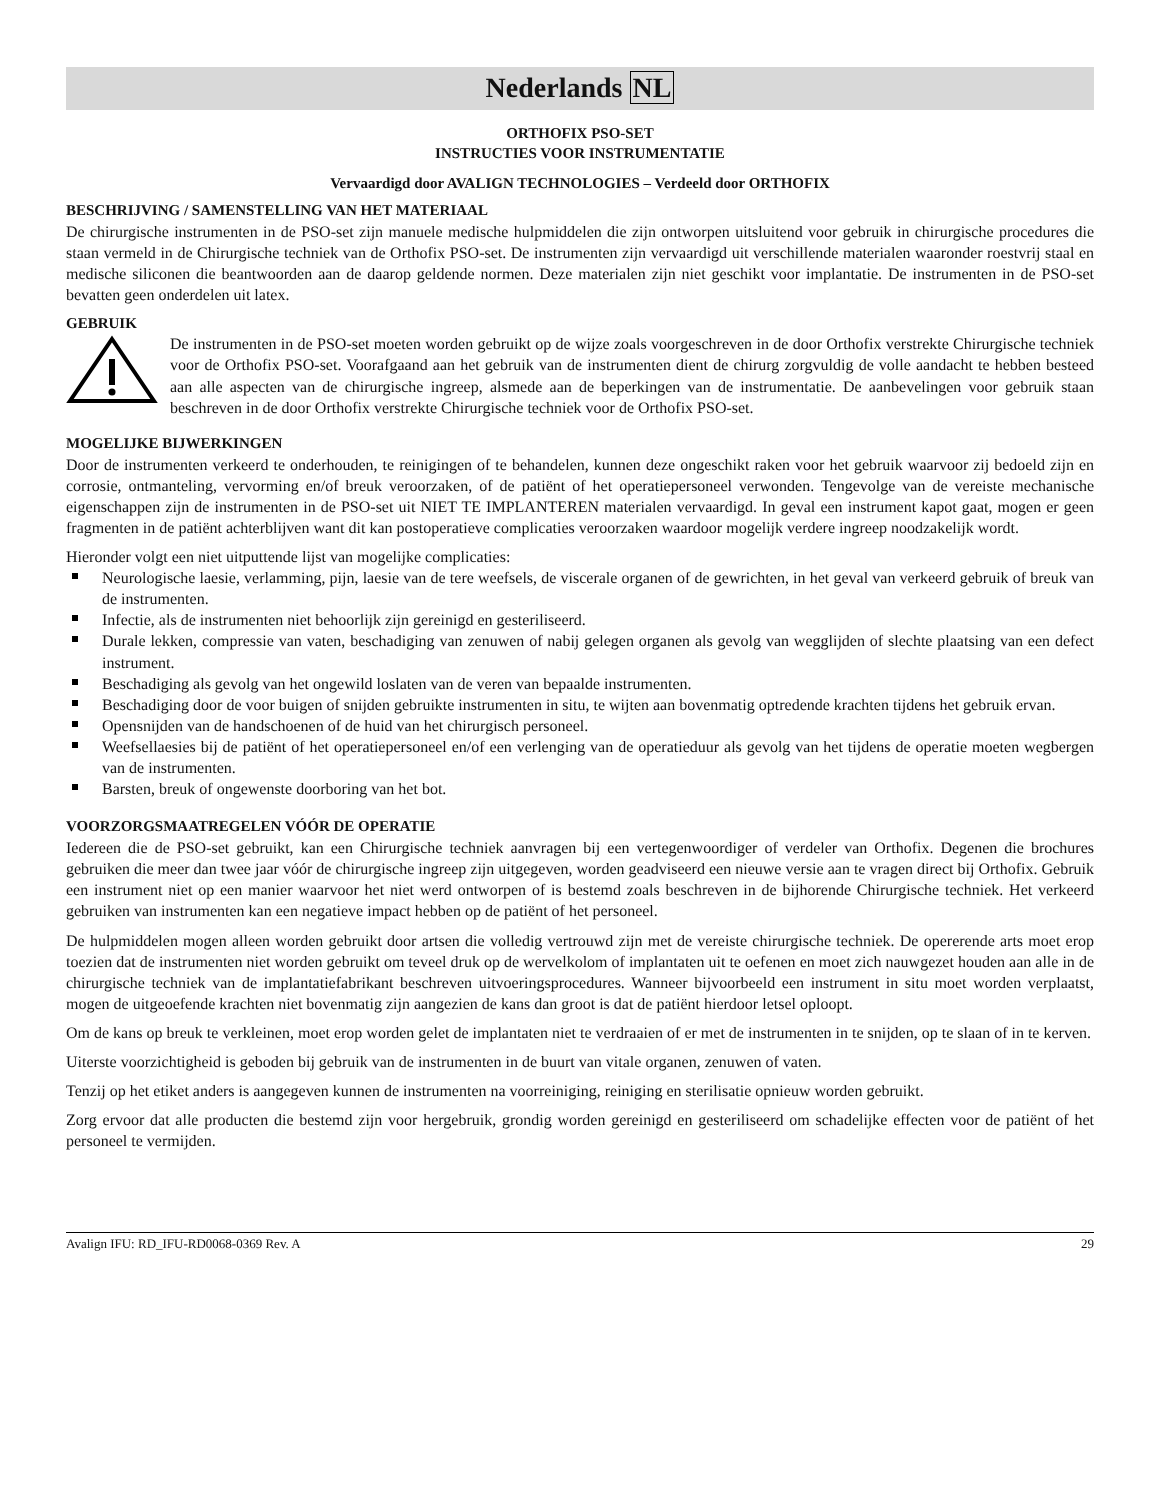Nederlands NL
ORTHOFIX PSO-SET
INSTRUCTIES VOOR INSTRUMENTATIE
Vervaardigd door AVALIGN TECHNOLOGIES – Verdeeld door ORTHOFIX
BESCHRIJVING / SAMENSTELLING VAN HET MATERIAAL
De chirurgische instrumenten in de PSO-set zijn manuele medische hulpmiddelen die zijn ontworpen uitsluitend voor gebruik in chirurgische procedures die staan vermeld in de Chirurgische techniek van de Orthofix PSO-set. De instrumenten zijn vervaardigd uit verschillende materialen waaronder roestvrij staal en medische siliconen die beantwoorden aan de daarop geldende normen. Deze materialen zijn niet geschikt voor implantatie. De instrumenten in de PSO-set bevatten geen onderdelen uit latex.
GEBRUIK
De instrumenten in de PSO-set moeten worden gebruikt op de wijze zoals voorgeschreven in de door Orthofix verstrekte Chirurgische techniek voor de Orthofix PSO-set. Voorafgaand aan het gebruik van de instrumenten dient de chirurg zorgvuldig de volle aandacht te hebben besteed aan alle aspecten van de chirurgische ingreep, alsmede aan de beperkingen van de instrumentatie. De aanbevelingen voor gebruik staan beschreven in de door Orthofix verstrekte Chirurgische techniek voor de Orthofix PSO-set.
MOGELIJKE BIJWERKINGEN
Door de instrumenten verkeerd te onderhouden, te reinigingen of te behandelen, kunnen deze ongeschikt raken voor het gebruik waarvoor zij bedoeld zijn en corrosie, ontmanteling, vervorming en/of breuk veroorzaken, of de patiënt of het operatiepersoneel verwonden. Tengevolge van de vereiste mechanische eigenschappen zijn de instrumenten in de PSO-set uit NIET TE IMPLANTEREN materialen vervaardigd. In geval een instrument kapot gaat, mogen er geen fragmenten in de patiënt achterblijven want dit kan postoperatieve complicaties veroorzaken waardoor mogelijk verdere ingreep noodzakelijk wordt.
Hieronder volgt een niet uitputtende lijst van mogelijke complicaties:
Neurologische laesie, verlamming, pijn, laesie van de tere weefsels, de viscerale organen of de gewrichten, in het geval van verkeerd gebruik of breuk van de instrumenten.
Infectie, als de instrumenten niet behoorlijk zijn gereinigd en gesteriliseerd.
Durale lekken, compressie van vaten, beschadiging van zenuwen of nabij gelegen organen als gevolg van wegglijden of slechte plaatsing van een defect instrument.
Beschadiging als gevolg van het ongewild loslaten van de veren van bepaalde instrumenten.
Beschadiging door de voor buigen of snijden gebruikte instrumenten in situ, te wijten aan bovenmatig optredende krachten tijdens het gebruik ervan.
Opensnijden van de handschoenen of de huid van het chirurgisch personeel.
Weefsellaesies bij de patiënt of het operatiepersoneel en/of een verlenging van de operatieduur als gevolg van het tijdens de operatie moeten wegbergen van de instrumenten.
Barsten, breuk of ongewenste doorboring van het bot.
VOORZORGSMAATREGELEN VÓÓR DE OPERATIE
Iedereen die de PSO-set gebruikt, kan een Chirurgische techniek aanvragen bij een vertegenwoordiger of verdeler van Orthofix. Degenen die brochures gebruiken die meer dan twee jaar vóór de chirurgische ingreep zijn uitgegeven, worden geadviseerd een nieuwe versie aan te vragen direct bij Orthofix. Gebruik een instrument niet op een manier waarvoor het niet werd ontworpen of is bestemd zoals beschreven in de bijhorende Chirurgische techniek. Het verkeerd gebruiken van instrumenten kan een negatieve impact hebben op de patiënt of het personeel.
De hulpmiddelen mogen alleen worden gebruikt door artsen die volledig vertrouwd zijn met de vereiste chirurgische techniek. De opererende arts moet erop toezien dat de instrumenten niet worden gebruikt om teveel druk op de wervelkolom of implantaten uit te oefenen en moet zich nauwgezet houden aan alle in de chirurgische techniek van de implantatiefabrikant beschreven uitvoeringsprocedures. Wanneer bijvoorbeeld een instrument in situ moet worden verplaatst, mogen de uitgeoefende krachten niet bovenmatig zijn aangezien de kans dan groot is dat de patiënt hierdoor letsel oploopt.
Om de kans op breuk te verkleinen, moet erop worden gelet de implantaten niet te verdraaien of er met de instrumenten in te snijden, op te slaan of in te kerven.
Uiterste voorzichtigheid is geboden bij gebruik van de instrumenten in de buurt van vitale organen, zenuwen of vaten.
Tenzij op het etiket anders is aangegeven kunnen de instrumenten na voorreiniging, reiniging en sterilisatie opnieuw worden gebruikt.
Zorg ervoor dat alle producten die bestemd zijn voor hergebruik, grondig worden gereinigd en gesteriliseerd om schadelijke effecten voor de patiënt of het personeel te vermijden.
Avalign IFU: RD_IFU-RD0068-0369 Rev. A 29